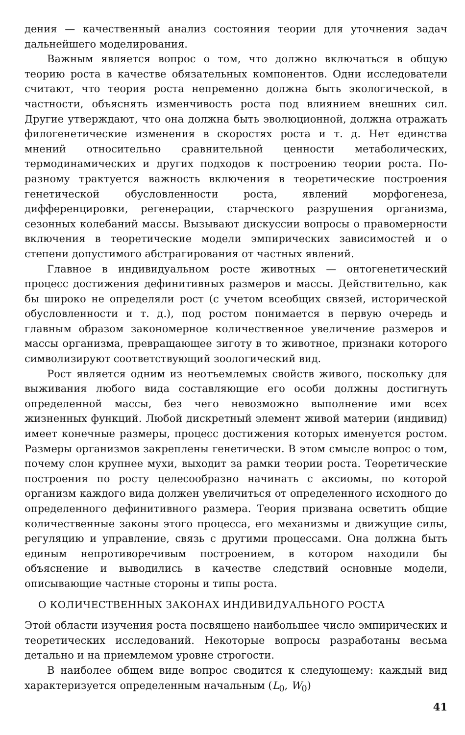дения — качественный анализ состояния теории для уточнения задач дальнейшего моделирования.
Важным является вопрос о том, что должно включаться в общую теорию роста в качестве обязательных компонентов. Одни исследователи считают, что теория роста непременно должна быть экологической, в частности, объяснять изменчивость роста под влиянием внешних сил. Другие утверждают, что она должна быть эволюционной, должна отражать филогенетические изменения в скоростях роста и т. д. Нет единства мнений относительно сравнительной ценности метаболических, термодинамических и других подходов к построению теории роста. По-разному трактуется важность включения в теоретические построения генетической обусловленности роста, явлений морфогенеза, дифференцировки, регенерации, старческого разрушения организма, сезонных колебаний массы. Вызывают дискуссии вопросы о правомерности включения в теоретические модели эмпирических зависимостей и о степени допустимого абстрагирования от частных явлений.
Главное в индивидуальном росте животных — онтогенетический процесс достижения дефинитивных размеров и массы. Действительно, как бы широко не определяли рост (с учетом всеобщих связей, исторической обусловленности и т. д.), под ростом понимается в первую очередь и главным образом закономерное количественное увеличение размеров и массы организма, превращающее зиготу в то животное, признаки которого символизируют соответствующий зоологический вид.
Рост является одним из неотъемлемых свойств живого, поскольку для выживания любого вида составляющие его особи должны достигнуть определенной массы, без чего невозможно выполнение ими всех жизненных функций. Любой дискретный элемент живой материи (индивид) имеет конечные размеры, процесс достижения которых именуется ростом. Размеры организмов закреплены генетически. В этом смысле вопрос о том, почему слон крупнее мухи, выходит за рамки теории роста. Теоретические построения по росту целесообразно начинать с аксиомы, по которой организм каждого вида должен увеличиться от определенного исходного до определенного дефинитивного размера. Теория призвана осветить общие количественные законы этого процесса, его механизмы и движущие силы, регуляцию и управление, связь с другими процессами. Она должна быть единым непротиворечивым построением, в котором находили бы объяснение и выводились в качестве следствий основные модели, описывающие частные стороны и типы роста.
О КОЛИЧЕСТВЕННЫХ ЗАКОНАХ ИНДИВИДУАЛЬНОГО РОСТА
Этой области изучения роста посвящено наибольшее число эмпирических и теоретических исследований. Некоторые вопросы разработаны весьма детально и на приемлемом уровне строгости.
В наиболее общем виде вопрос сводится к следующему: каждый вид характеризуется определенным начальным (L<sub>0</sub>, W<sub>0</sub>)
41